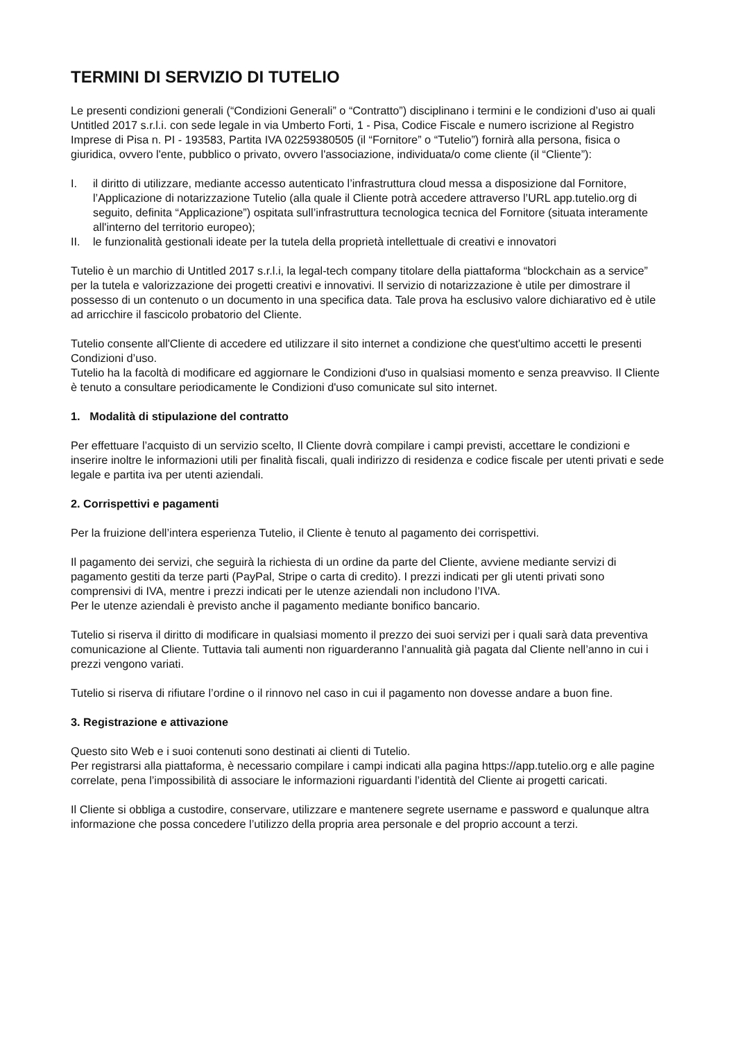TERMINI DI SERVIZIO DI TUTELIO
Le presenti condizioni generali (“Condizioni Generali” o “Contratto”) disciplinano i termini e le condizioni d’uso ai quali Untitled 2017 s.r.l.i. con sede legale in via Umberto Forti, 1 - Pisa, Codice Fiscale e numero iscrizione al Registro Imprese di Pisa n. PI - 193583, Partita IVA 02259380505 (il “Fornitore” o “Tutelio”) fornirà alla persona, fisica o giuridica, ovvero l'ente, pubblico o privato, ovvero l'associazione, individuata/o come cliente (il “Cliente”):
I. il diritto di utilizzare, mediante accesso autenticato l’infrastruttura cloud messa a disposizione dal Fornitore, l’Applicazione di notarizzazione Tutelio (alla quale il Cliente potrà accedere attraverso l’URL app.tutelio.org di seguito, definita “Applicazione”) ospitata sull’infrastruttura tecnologica tecnica del Fornitore (situata interamente all'interno del territorio europeo);
II. le funzionalità gestionali ideate per la tutela della proprietà intellettuale di creativi e innovatori
Tutelio è un marchio di Untitled 2017 s.r.l.i, la legal-tech company titolare della piattaforma “blockchain as a service” per la tutela e valorizzazione dei progetti creativi e innovativi. Il servizio di notarizzazione è utile per dimostrare il possesso di un contenuto o un documento in una specifica data. Tale prova ha esclusivo valore dichiarativo ed è utile ad arricchire il fascicolo probatorio del Cliente.
Tutelio consente all'Cliente di accedere ed utilizzare il sito internet a condizione che quest'ultimo accetti le presenti Condizioni d’uso.
Tutelio ha la facoltà di modificare ed aggiornare le Condizioni d'uso in qualsiasi momento e senza preavviso. Il Cliente è tenuto a consultare periodicamente le Condizioni d'uso comunicate sul sito internet.
1. Modalità di stipulazione del contratto
Per effettuare l’acquisto di un servizio scelto, Il Cliente dovrà compilare i campi previsti, accettare le condizioni e inserire inoltre le informazioni utili per finalità fiscali, quali indirizzo di residenza e codice fiscale per utenti privati e sede legale e partita iva per utenti aziendali.
2. Corrispettivi e pagamenti
Per la fruizione dell’intera esperienza Tutelio, il Cliente è tenuto al pagamento dei corrispettivi.
Il pagamento dei servizi, che seguirà la richiesta di un ordine da parte del Cliente, avviene mediante servizi di pagamento gestiti da terze parti (PayPal, Stripe o carta di credito). I prezzi indicati per gli utenti privati sono comprensivi di IVA, mentre i prezzi indicati per le utenze aziendali non includono l’IVA.
Per le utenze aziendali è previsto anche il pagamento mediante bonifico bancario.
Tutelio si riserva il diritto di modificare in qualsiasi momento il prezzo dei suoi servizi per i quali sarà data preventiva comunicazione al Cliente. Tuttavia tali aumenti non riguarderanno l’annualità già pagata dal Cliente nell’anno in cui i prezzi vengono variati.
Tutelio si riserva di rifiutare l’ordine o il rinnovo nel caso in cui il pagamento non dovesse andare a buon fine.
3. Registrazione e attivazione
Questo sito Web e i suoi contenuti sono destinati ai clienti di Tutelio.
Per registrarsi alla piattaforma, è necessario compilare i campi indicati alla pagina https://app.tutelio.org e alle pagine correlate, pena l’impossibilità di associare le informazioni riguardanti l’identità del Cliente ai progetti caricati.
Il Cliente si obbliga a custodire, conservare, utilizzare e mantenere segrete username e password e qualunque altra informazione che possa concedere l’utilizzo della propria area personale e del proprio account a terzi.